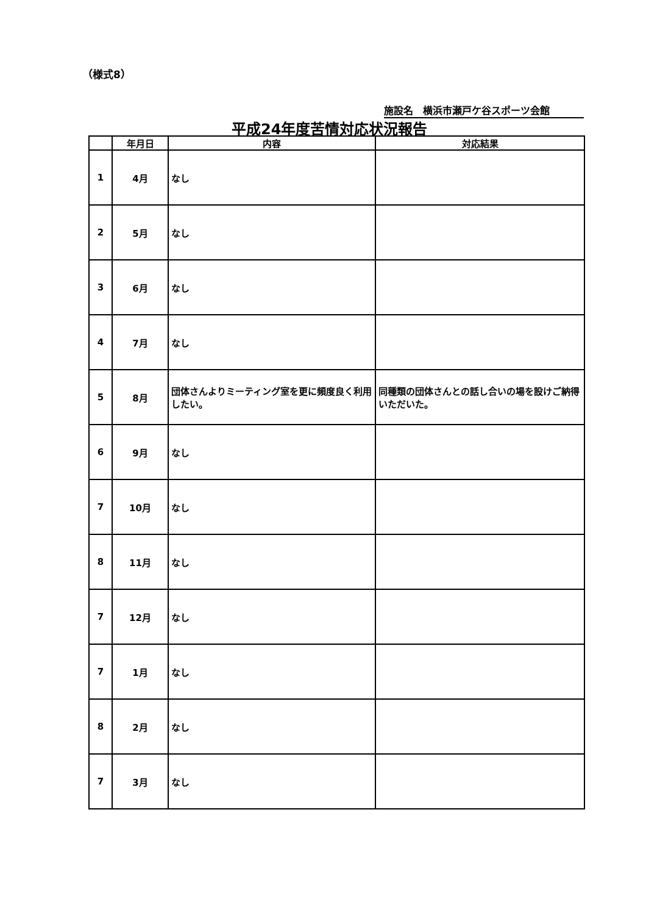（様式8）
施設名　横浜市瀬戸ケ谷スポーツ会館
平成24年度苦情対応状況報告
| | 年月日 | 内容 | 対応結果 |
| --- | --- | --- | --- |
| 1 | 4月 | なし | |
| 2 | 5月 | なし | |
| 3 | 6月 | なし | |
| 4 | 7月 | なし | |
| 5 | 8月 | 団体さんよりミーティング室を更に頻度良く利用したい。 | 同種類の団体さんとの話し合いの場を設けご納得いただいた。 |
| 6 | 9月 | なし | |
| 7 | 10月 | なし | |
| 8 | 11月 | なし | |
| 7 | 12月 | なし | |
| 7 | 1月 | なし | |
| 8 | 2月 | なし | |
| 7 | 3月 | なし | |